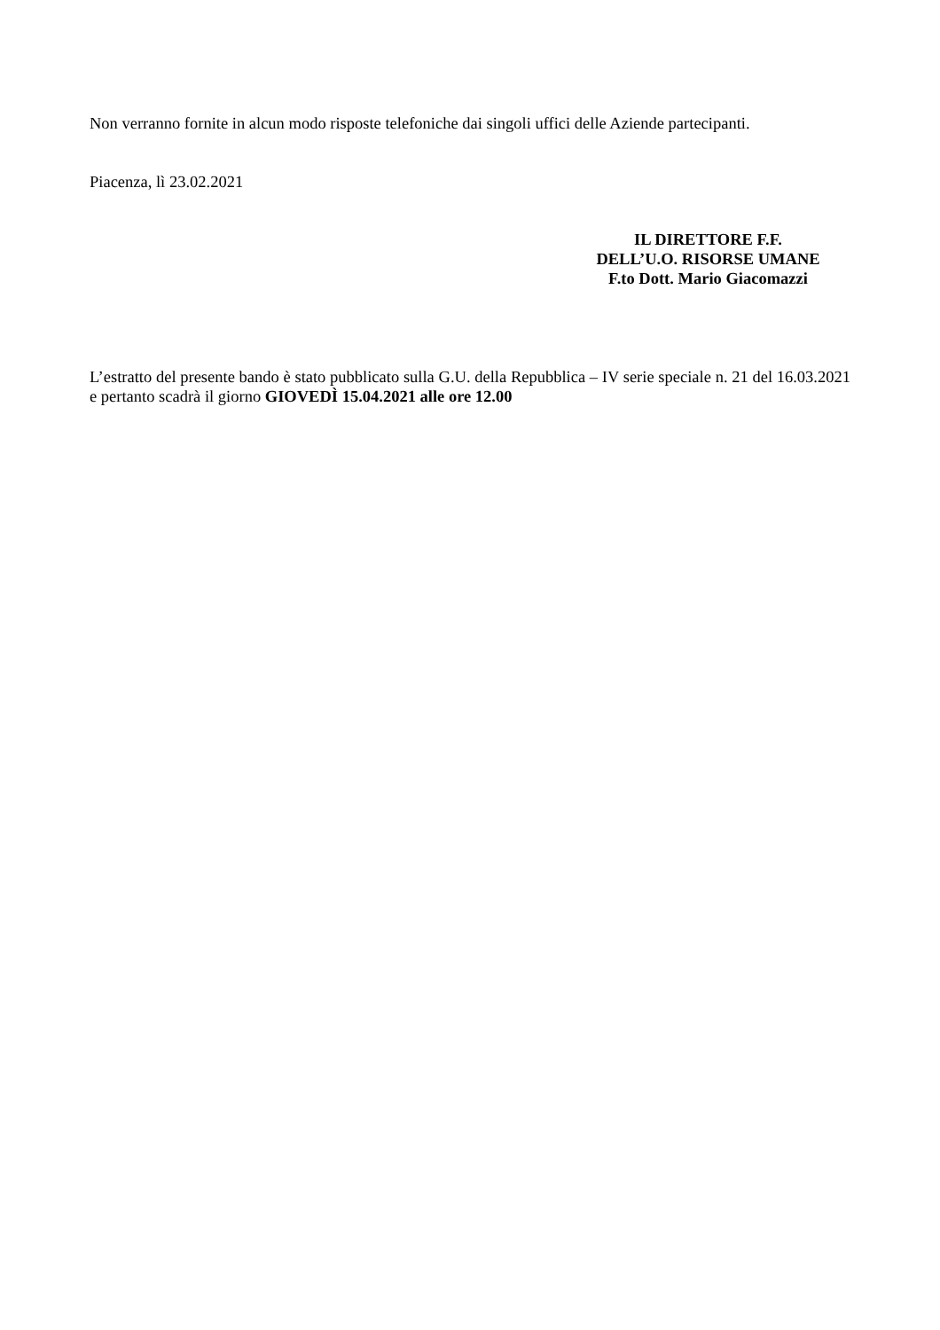Non verranno fornite in alcun modo risposte telefoniche dai singoli uffici delle Aziende partecipanti.
Piacenza, lì 23.02.2021
IL DIRETTORE F.F.
DELL’U.O. RISORSE UMANE
F.to Dott. Mario Giacomazzi
L’estratto del presente bando è stato pubblicato sulla G.U. della Repubblica – IV serie speciale n. 21 del 16.03.2021 e pertanto scadrà il giorno GIOVEDÌ 15.04.2021 alle ore 12.00